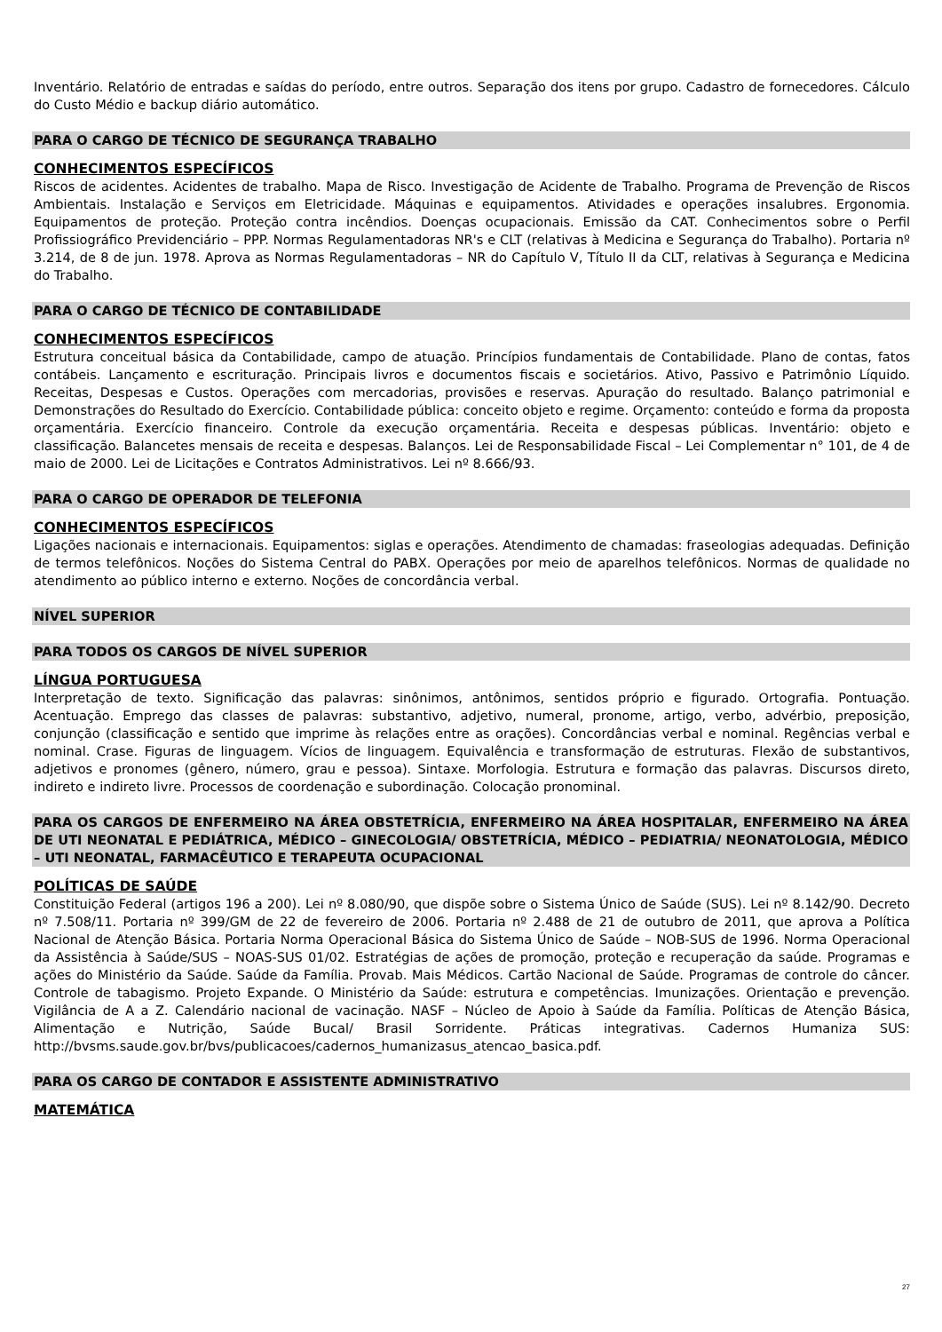Inventário. Relatório de entradas e saídas do período, entre outros. Separação dos itens por grupo. Cadastro de fornecedores. Cálculo do Custo Médio e backup diário automático.
PARA O CARGO DE TÉCNICO DE SEGURANÇA TRABALHO
CONHECIMENTOS ESPECÍFICOS
Riscos de acidentes. Acidentes de trabalho. Mapa de Risco. Investigação de Acidente de Trabalho. Programa de Prevenção de Riscos Ambientais. Instalação e Serviços em Eletricidade. Máquinas e equipamentos. Atividades e operações insalubres. Ergonomia. Equipamentos de proteção. Proteção contra incêndios. Doenças ocupacionais. Emissão da CAT. Conhecimentos sobre o Perfil Profissiográfico Previdenciário – PPP. Normas Regulamentadoras NR's e CLT (relativas à Medicina e Segurança do Trabalho). Portaria nº 3.214, de 8 de jun. 1978. Aprova as Normas Regulamentadoras – NR do Capítulo V, Título II da CLT, relativas à Segurança e Medicina do Trabalho.
PARA O CARGO DE TÉCNICO DE CONTABILIDADE
CONHECIMENTOS ESPECÍFICOS
Estrutura conceitual básica da Contabilidade, campo de atuação. Princípios fundamentais de Contabilidade. Plano de contas, fatos contábeis. Lançamento e escrituração. Principais livros e documentos fiscais e societários. Ativo, Passivo e Patrimônio Líquido. Receitas, Despesas e Custos. Operações com mercadorias, provisões e reservas. Apuração do resultado. Balanço patrimonial e Demonstrações do Resultado do Exercício. Contabilidade pública: conceito objeto e regime. Orçamento: conteúdo e forma da proposta orçamentária. Exercício financeiro. Controle da execução orçamentária. Receita e despesas públicas. Inventário: objeto e classificação. Balancetes mensais de receita e despesas. Balanços. Lei de Responsabilidade Fiscal – Lei Complementar n° 101, de 4 de maio de 2000. Lei de Licitações e Contratos Administrativos. Lei nº 8.666/93.
PARA O CARGO DE OPERADOR DE TELEFONIA
CONHECIMENTOS ESPECÍFICOS
Ligações nacionais e internacionais. Equipamentos: siglas e operações. Atendimento de chamadas: fraseologias adequadas. Definição de termos telefônicos. Noções do Sistema Central do PABX. Operações por meio de aparelhos telefônicos. Normas de qualidade no atendimento ao público interno e externo. Noções de concordância verbal.
NÍVEL SUPERIOR
PARA TODOS OS CARGOS DE NÍVEL SUPERIOR
LÍNGUA PORTUGUESA
Interpretação de texto. Significação das palavras: sinônimos, antônimos, sentidos próprio e figurado. Ortografia. Pontuação. Acentuação. Emprego das classes de palavras: substantivo, adjetivo, numeral, pronome, artigo, verbo, advérbio, preposição, conjunção (classificação e sentido que imprime às relações entre as orações). Concordâncias verbal e nominal. Regências verbal e nominal. Crase. Figuras de linguagem. Vícios de linguagem. Equivalência e transformação de estruturas. Flexão de substantivos, adjetivos e pronomes (gênero, número, grau e pessoa). Sintaxe. Morfologia. Estrutura e formação das palavras. Discursos direto, indireto e indireto livre. Processos de coordenação e subordinação. Colocação pronominal.
PARA OS CARGOS DE ENFERMEIRO NA ÁREA OBSTETRÍCIA, ENFERMEIRO NA ÁREA HOSPITALAR, ENFERMEIRO NA ÁREA DE UTI NEONATAL E PEDIÁTRICA, MÉDICO – GINECOLOGIA/ OBSTETRÍCIA, MÉDICO – PEDIATRIA/ NEONATOLOGIA, MÉDICO – UTI NEONATAL, FARMACÊUTICO E TERAPEUTA OCUPACIONAL
POLÍTICAS DE SAÚDE
Constituição Federal (artigos 196 a 200). Lei nº 8.080/90, que dispõe sobre o Sistema Único de Saúde (SUS). Lei nº 8.142/90. Decreto nº 7.508/11. Portaria nº 399/GM de 22 de fevereiro de 2006. Portaria nº 2.488 de 21 de outubro de 2011, que aprova a Política Nacional de Atenção Básica. Portaria Norma Operacional Básica do Sistema Único de Saúde – NOB-SUS de 1996. Norma Operacional da Assistência à Saúde/SUS – NOAS-SUS 01/02. Estratégias de ações de promoção, proteção e recuperação da saúde. Programas e ações do Ministério da Saúde. Saúde da Família. Provab. Mais Médicos. Cartão Nacional de Saúde. Programas de controle do câncer. Controle de tabagismo. Projeto Expande. O Ministério da Saúde: estrutura e competências. Imunizações. Orientação e prevenção. Vigilância de A a Z. Calendário nacional de vacinação. NASF – Núcleo de Apoio à Saúde da Família. Políticas de Atenção Básica, Alimentação e Nutrição, Saúde Bucal/ Brasil Sorridente. Práticas integrativas. Cadernos Humaniza SUS: http://bvsms.saude.gov.br/bvs/publicacoes/cadernos_humanizasus_atencao_basica.pdf.
PARA OS CARGO DE CONTADOR E ASSISTENTE ADMINISTRATIVO
MATEMÁTICA
27